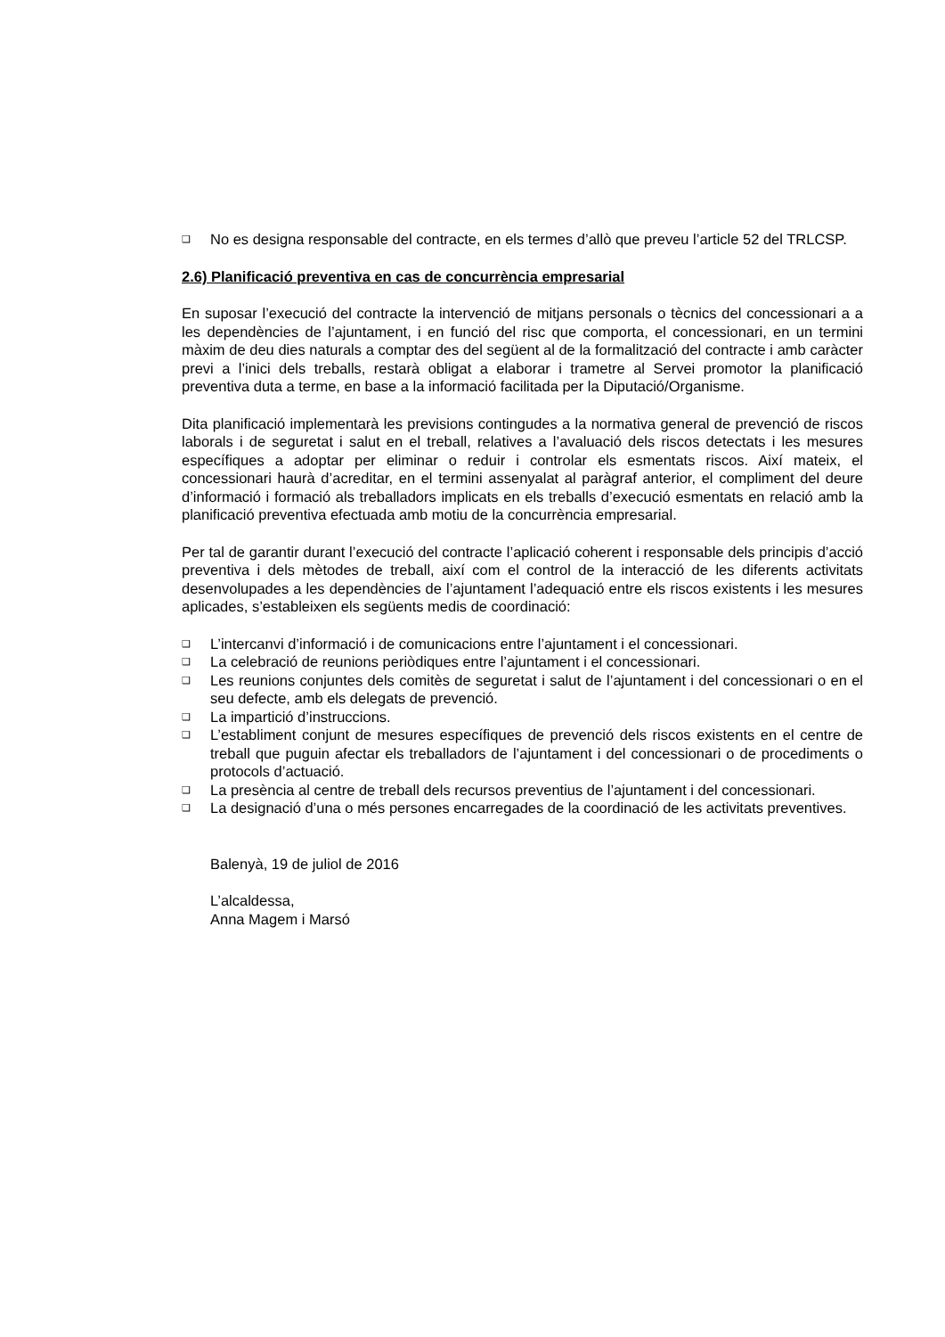❑ No es designa responsable del contracte, en els termes d’allò que preveu l’article 52 del TRLCSP.
2.6) Planificació preventiva en cas de concurrència empresarial
En suposar l’execució del contracte la intervenció de mitjans personals o tècnics del concessionari a a les dependències de l’ajuntament, i en funció del risc que comporta, el concessionari, en un termini màxim de deu dies naturals a comptar des del següent al de la formalització del contracte i amb caràcter previ a l’inici dels treballs, restarà obligat a elaborar i trametre al Servei promotor la planificació preventiva duta a terme, en base a la informació facilitada per la Diputació/Organisme.
Dita planificació implementarà les previsions contingudes a la normativa general de prevenció de riscos laborals i de seguretat i salut en el treball, relatives a l’avaluació dels riscos detectats i les mesures específiques a adoptar per eliminar o reduir i controlar els esmentats riscos. Així mateix, el concessionari haurà d’acreditar, en el termini assenyalat al paràgraf anterior, el compliment del deure d’informació i formació als treballadors implicats en els treballs d’execució esmentats en relació amb la planificació preventiva efectuada amb motiu de la concurrència empresarial.
Per tal de garantir durant l’execució del contracte l’aplicació coherent i responsable dels principis d’acció preventiva i dels mètodes de treball, així com el control de la interacció de les diferents activitats desenvolupades a les dependències de l’ajuntament l’adequació entre els riscos existents i les mesures aplicades, s’estableixen els següents medis de coordinació:
❑ L’intercanvi d’informació i de comunicacions entre l’ajuntament i el concessionari.
❑ La celebració de reunions periòdiques entre l’ajuntament i el concessionari.
❑ Les reunions conjuntes dels comitès de seguretat i salut de l’ajuntament i del concessionari o en el seu defecte, amb els delegats de prevenció.
❑ La impartició d’instruccions.
❑ L’establiment conjunt de mesures específiques de prevenció dels riscos existents en el centre de treball que puguin afectar els treballadors de l’ajuntament i del concessionari o de procediments o protocols d’actuació.
❑ La presència al centre de treball dels recursos preventius de l’ajuntament i del concessionari.
❑ La designació d’una o més persones encarregades de la coordinació de les activitats preventives.
Balenyà, 19 de juliol de 2016
L’alcaldessa,
Anna Magem i Marsó